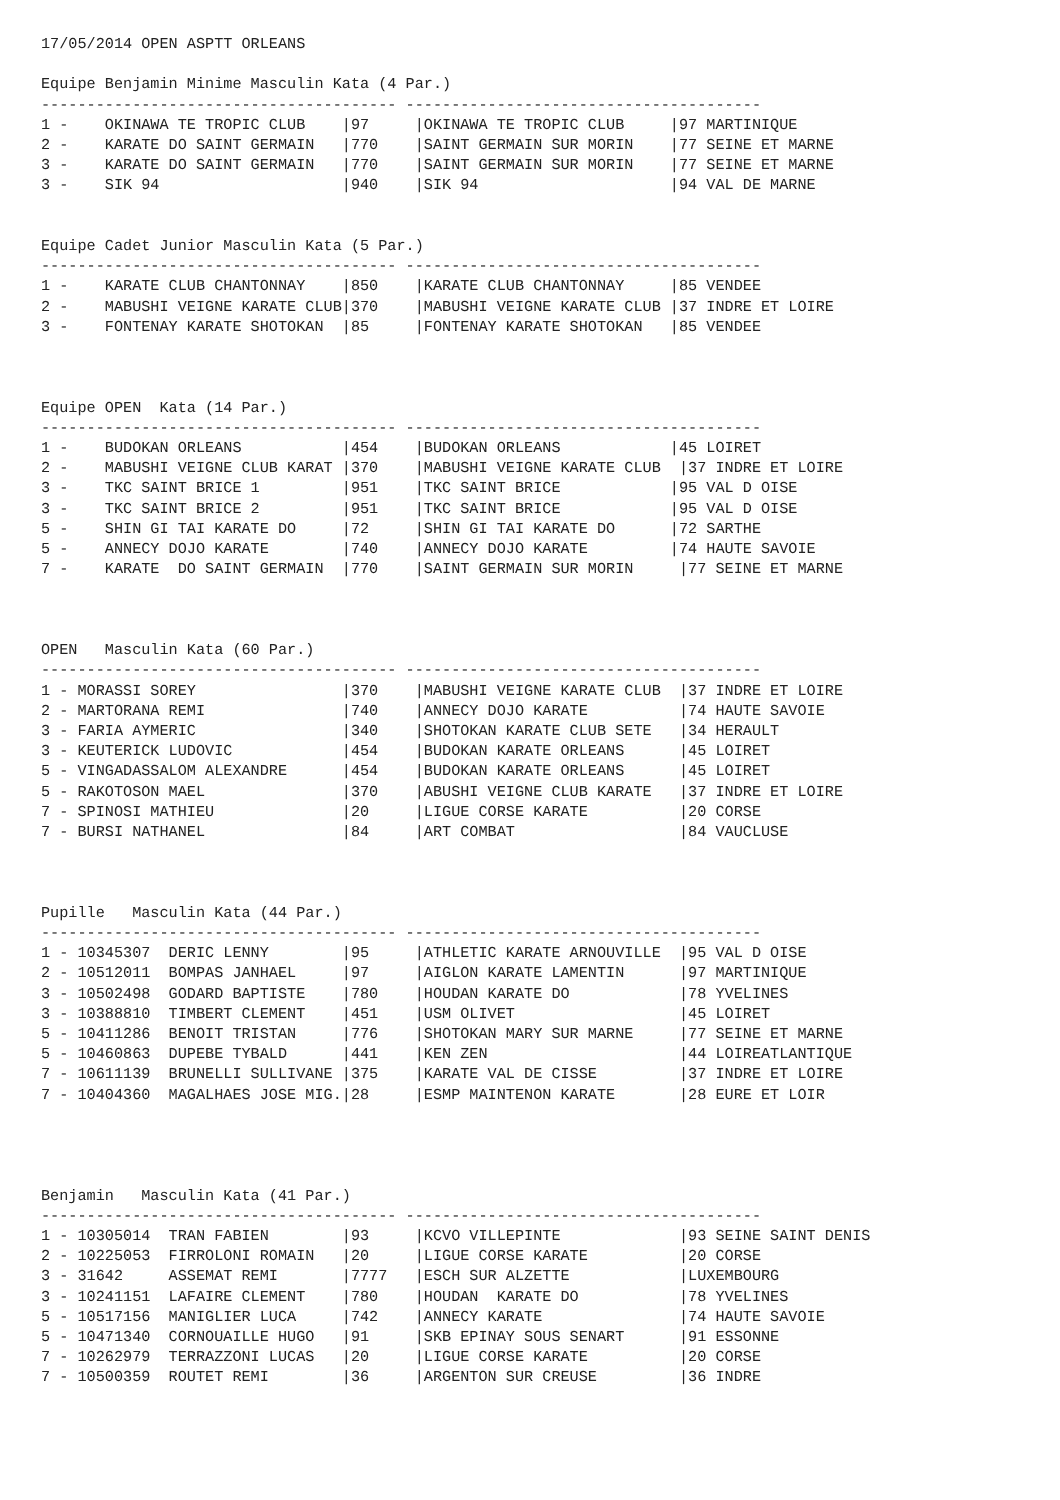17/05/2014 OPEN ASPTT ORLEANS

Equipe Benjamin Minime Masculin Kata (4 Par.)
--------------------------------------- ---------------------------------------
1 -    OKINAWA TE TROPIC CLUB    |97     |OKINAWA TE TROPIC CLUB     |97 MARTINIQUE
2 -    KARATE DO SAINT GERMAIN   |770    |SAINT GERMAIN SUR MORIN    |77 SEINE ET MARNE
3 -    KARATE DO SAINT GERMAIN   |770    |SAINT GERMAIN SUR MORIN    |77 SEINE ET MARNE
3 -    SIK 94                    |940    |SIK 94                     |94 VAL DE MARNE


Equipe Cadet Junior Masculin Kata (5 Par.)
--------------------------------------- ---------------------------------------
1 -    KARATE CLUB CHANTONNAY    |850    |KARATE CLUB CHANTONNAY     |85 VENDEE
2 -    MABUSHI VEIGNE KARATE CLUB|370    |MABUSHI VEIGNE KARATE CLUB |37 INDRE ET LOIRE
3 -    FONTENAY KARATE SHOTOKAN  |85     |FONTENAY KARATE SHOTOKAN   |85 VENDEE



Equipe OPEN  Kata (14 Par.)
--------------------------------------- ---------------------------------------
1 -    BUDOKAN ORLEANS           |454    |BUDOKAN ORLEANS            |45 LOIRET
2 -    MABUSHI VEIGNE CLUB KARAT |370    |MABUSHI VEIGNE KARATE CLUB  |37 INDRE ET LOIRE
3 -    TKC SAINT BRICE 1         |951    |TKC SAINT BRICE            |95 VAL D OISE
3 -    TKC SAINT BRICE 2         |951    |TKC SAINT BRICE            |95 VAL D OISE
5 -    SHIN GI TAI KARATE DO     |72     |SHIN GI TAI KARATE DO      |72 SARTHE
5 -    ANNECY DOJO KARATE        |740    |ANNECY DOJO KARATE         |74 HAUTE SAVOIE
7 -    KARATE  DO SAINT GERMAIN  |770    |SAINT GERMAIN SUR MORIN     |77 SEINE ET MARNE



OPEN   Masculin Kata (60 Par.)
--------------------------------------- ---------------------------------------
1 - MORASSI SOREY                |370    |MABUSHI VEIGNE KARATE CLUB  |37 INDRE ET LOIRE
2 - MARTORANA REMI               |740    |ANNECY DOJO KARATE          |74 HAUTE SAVOIE
3 - FARIA AYMERIC                |340    |SHOTOKAN KARATE CLUB SETE   |34 HERAULT
3 - KEUTERICK LUDOVIC            |454    |BUDOKAN KARATE ORLEANS      |45 LOIRET
5 - VINGADASSALOM ALEXANDRE      |454    |BUDOKAN KARATE ORLEANS      |45 LOIRET
5 - RAKOTOSON MAEL               |370    |ABUSHI VEIGNE CLUB KARATE   |37 INDRE ET LOIRE
7 - SPINOSI MATHIEU              |20     |LIGUE CORSE KARATE          |20 CORSE
7 - BURSI NATHANEL               |84     |ART COMBAT                  |84 VAUCLUSE



Pupille   Masculin Kata (44 Par.)
--------------------------------------- ---------------------------------------
1 - 10345307  DERIC LENNY        |95     |ATHLETIC KARATE ARNOUVILLE  |95 VAL D OISE
2 - 10512011  BOMPAS JANHAEL     |97     |AIGLON KARATE LAMENTIN      |97 MARTINIQUE
3 - 10502498  GODARD BAPTISTE    |780    |HOUDAN KARATE DO            |78 YVELINES
3 - 10388810  TIMBERT CLEMENT    |451    |USM OLIVET                  |45 LOIRET
5 - 10411286  BENOIT TRISTAN     |776    |SHOTOKAN MARY SUR MARNE     |77 SEINE ET MARNE
5 - 10460863  DUPEBE TYBALD      |441    |KEN ZEN                     |44 LOIREATLANTIQUE
7 - 10611139  BRUNELLI SULLIVANE |375    |KARATE VAL DE CISSE         |37 INDRE ET LOIRE
7 - 10404360  MAGALHAES JOSE MIG.|28     |ESMP MAINTENON KARATE       |28 EURE ET LOIR




Benjamin   Masculin Kata (41 Par.)
--------------------------------------- ---------------------------------------
1 - 10305014  TRAN FABIEN        |93     |KCVO VILLEPINTE             |93 SEINE SAINT DENIS
2 - 10225053  FIRROLONI ROMAIN   |20     |LIGUE CORSE KARATE          |20 CORSE
3 - 31642     ASSEMAT REMI       |7777   |ESCH SUR ALZETTE            |LUXEMBOURG
3 - 10241151  LAFAIRE CLEMENT    |780    |HOUDAN  KARATE DO           |78 YVELINES
5 - 10517156  MANIGLIER LUCA     |742    |ANNECY KARATE               |74 HAUTE SAVOIE
5 - 10471340  CORNOUAILLE HUGO   |91     |SKB EPINAY SOUS SENART      |91 ESSONNE
7 - 10262979  TERRAZZONI LUCAS   |20     |LIGUE CORSE KARATE          |20 CORSE
7 - 10500359  ROUTET REMI        |36     |ARGENTON SUR CREUSE         |36 INDRE